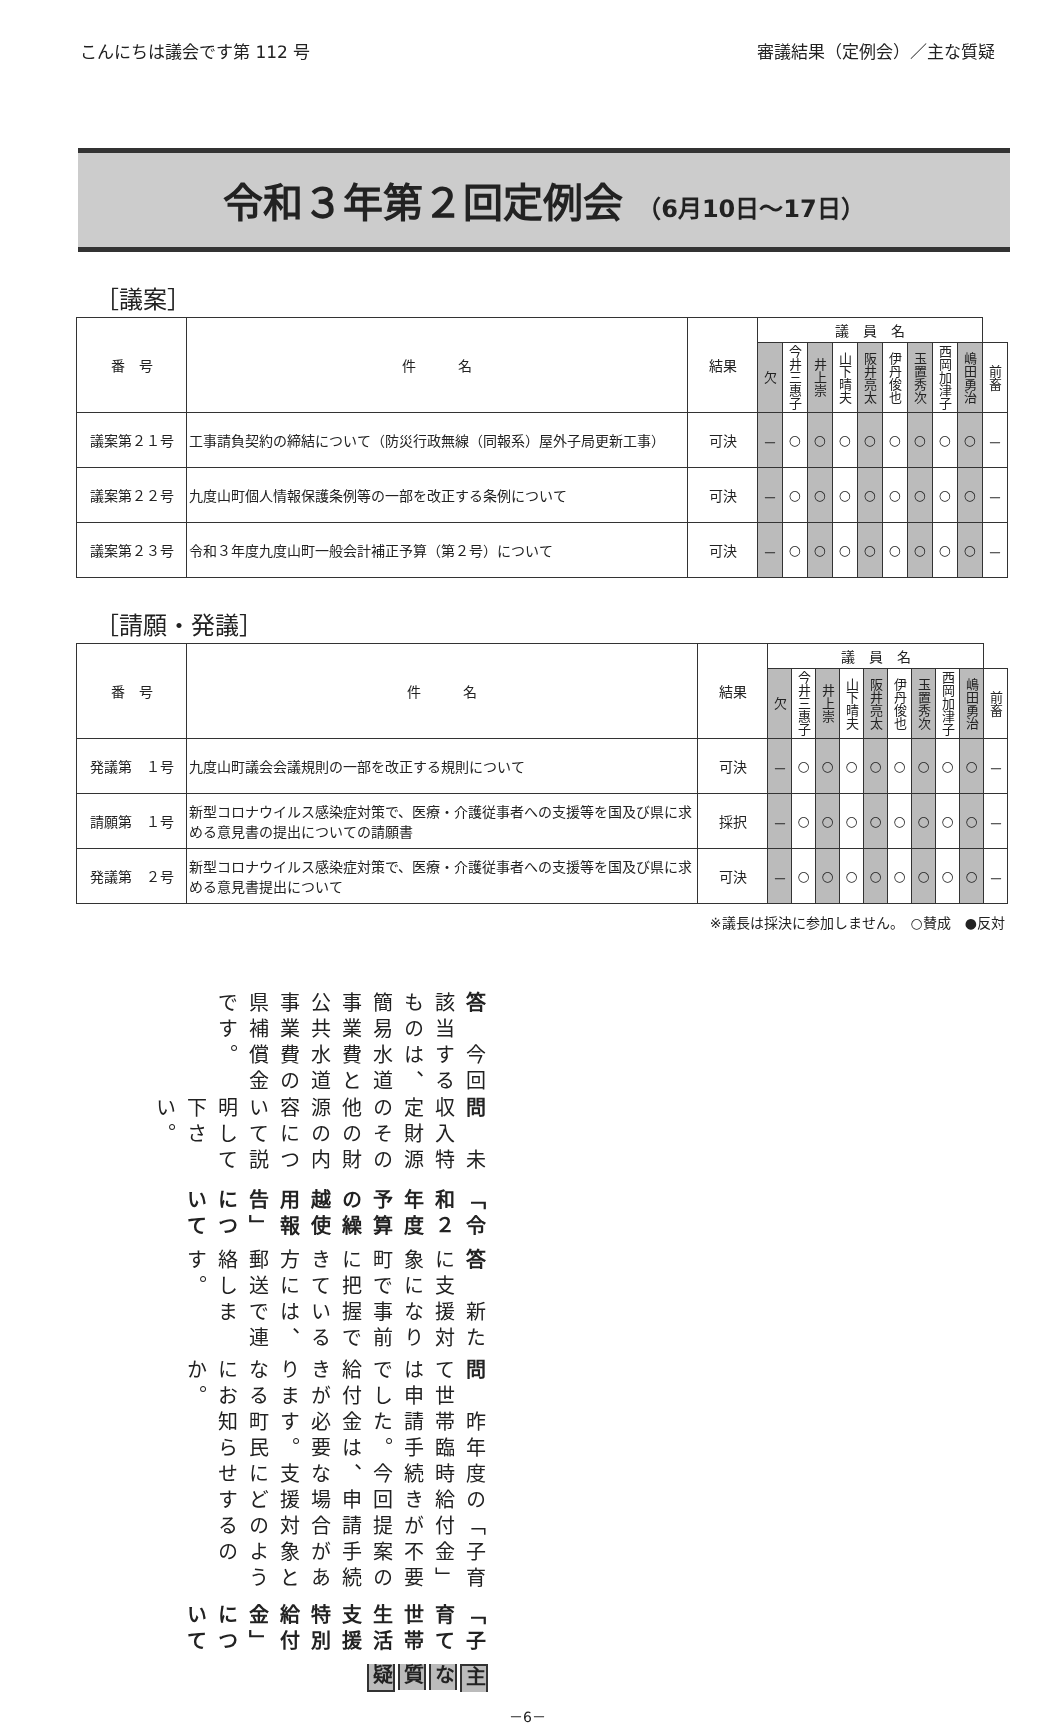こんにちは議会です第 112 号 審議結果（定例会）／主な質疑
令和３年第２回定例会 （6月10日～17日）
［議案］
| 番 号 | 件 名 | 結果 | 議 員 名 | | | | | | | | | |
| --- | --- | --- | --- | --- | --- | --- | --- | --- | --- | --- | --- | --- |
| | | | 欠 | 今井三惠子 | 井上崇 | 山下晴夫 | 阪井亮太 | 伊丹俊也 | 玉置秀次 | 西岡加津子 | 嶋田勇治 | 前畜 |
| 議案第２１号 | 工事請負契約の締結について（防災行政無線（同報系）屋外子局更新工事） | 可決 | － | ○ | ○ | ○ | ○ | ○ | ○ | ○ | ○ | － |
| 議案第２２号 | 九度山町個人情報保護条例等の一部を改正する条例について | 可決 | － | ○ | ○ | ○ | ○ | ○ | ○ | ○ | ○ | － |
| 議案第２３号 | 令和３年度九度山町一般会計補正予算（第２号）について | 可決 | － | ○ | ○ | ○ | ○ | ○ | ○ | ○ | ○ | － |
［請願・発議］
| 番 号 | 件 名 | 結果 | 議 員 名 | | | | | | | | | |
| --- | --- | --- | --- | --- | --- | --- | --- | --- | --- | --- | --- | --- |
| | | | 欠 | 今井三惠子 | 井上崇 | 山下晴夫 | 阪井亮太 | 伊丹俊也 | 玉置秀次 | 西岡加津子 | 嶋田勇治 | 前畜 |
| 発議第 １号 | 九度山町議会会議規則の一部を改正する規則について | 可決 | － | ○ | ○ | ○ | ○ | ○ | ○ | ○ | ○ | － |
| 請願第 １号 | 新型コロナウイルス感染症対策で、医療・介護従事者への支援等を国及び県に求める意見書の提出についての請願書 | 採択 | － | ○ | ○ | ○ | ○ | ○ | ○ | ○ | ○ | － |
| 発議第 ２号 | 新型コロナウイルス感染症対策で、医療・介護従事者への支援等を国及び県に求める意見書提出について | 可決 | － | ○ | ○ | ○ | ○ | ○ | ○ | ○ | ○ | － |
※議長は採決に参加しません。　○賛成　●反対
主な質疑
「子育て世帯生活支援特別給付金」について
問　昨年度の「子育て世帯臨時給付金」は申請手続きが不要でした。今回提案の給付金は、申請手続きが必要な場合があります。支援対象となる町民にどのようにお知らせするのか。
答　新たに支援対象になり町で事前に把握できている方には、郵送で連絡します。
「令和２年度予算の繰越使用報告」について
問　未収入特定財源のその他の財源の内容について説明して下さい。
答　今回該当するものは、簡易水道事業費と公共水道事業費の県補償金です。
－6－